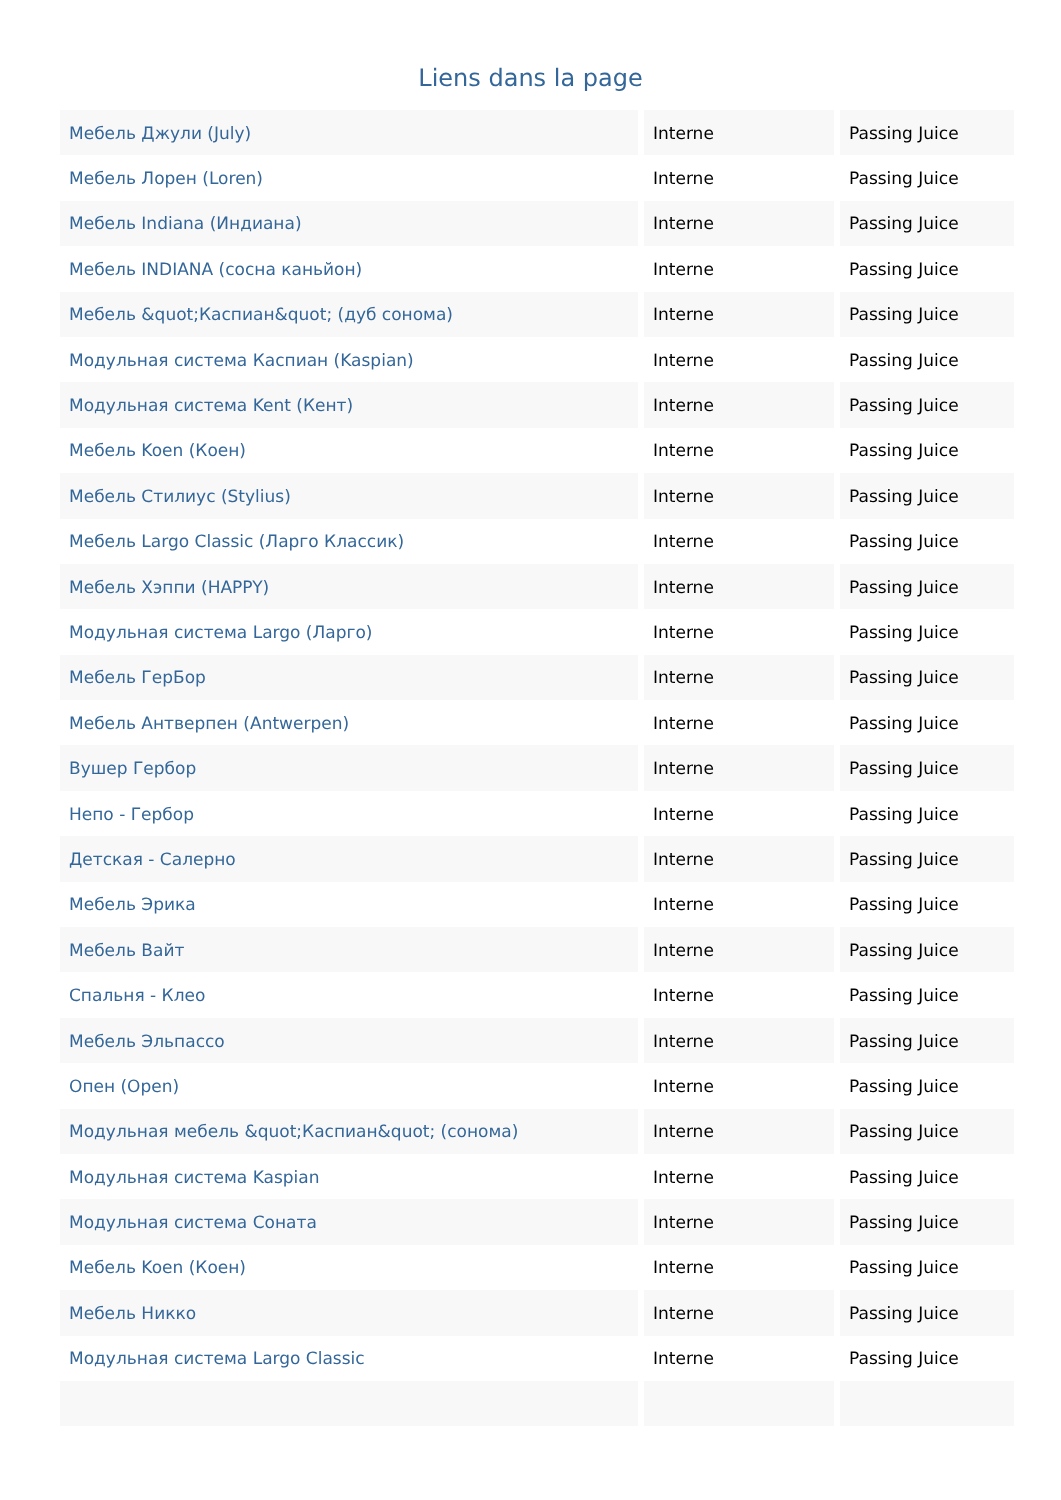Liens dans la page
| Мебель Джули (July) | Interne | Passing Juice |
| Мебель Лорен (Loren) | Interne | Passing Juice |
| Мебель Indiana (Индиана) | Interne | Passing Juice |
| Мебель INDIANA (сосна каньйон) | Interne | Passing Juice |
| Мебель &quot;Каспиан&quot; (дуб сонома) | Interne | Passing Juice |
| Модульная система Каспиан (Kaspian) | Interne | Passing Juice |
| Модульная система Kent (Кент) | Interne | Passing Juice |
| Мебель Koen (Коен) | Interne | Passing Juice |
| Мебель Стилиус (Stylius) | Interne | Passing Juice |
| Мебель Largo Classic (Ларго Классик) | Interne | Passing Juice |
| Мебель Хэппи (HAPPY) | Interne | Passing Juice |
| Модульная система Largo (Ларго) | Interne | Passing Juice |
| Мебель ГерБор | Interne | Passing Juice |
| Мебель Антверпен (Antwerpen) | Interne | Passing Juice |
| Вушер Гербор | Interne | Passing Juice |
| Непо - Гербор | Interne | Passing Juice |
| Детская - Салерно | Interne | Passing Juice |
| Мебель Эрика | Interne | Passing Juice |
| Мебель Вайт | Interne | Passing Juice |
| Спальня - Клео | Interne | Passing Juice |
| Мебель Эльпассо | Interne | Passing Juice |
| Опен (Open) | Interne | Passing Juice |
| Модульная мебель &quot;Каспиан&quot; (сонома) | Interne | Passing Juice |
| Модульная система Kaspian | Interne | Passing Juice |
| Модульная система Соната | Interne | Passing Juice |
| Мебель Koen (Коен) | Interne | Passing Juice |
| Мебель Никко | Interne | Passing Juice |
| Модульная система Largo Classic | Interne | Passing Juice |